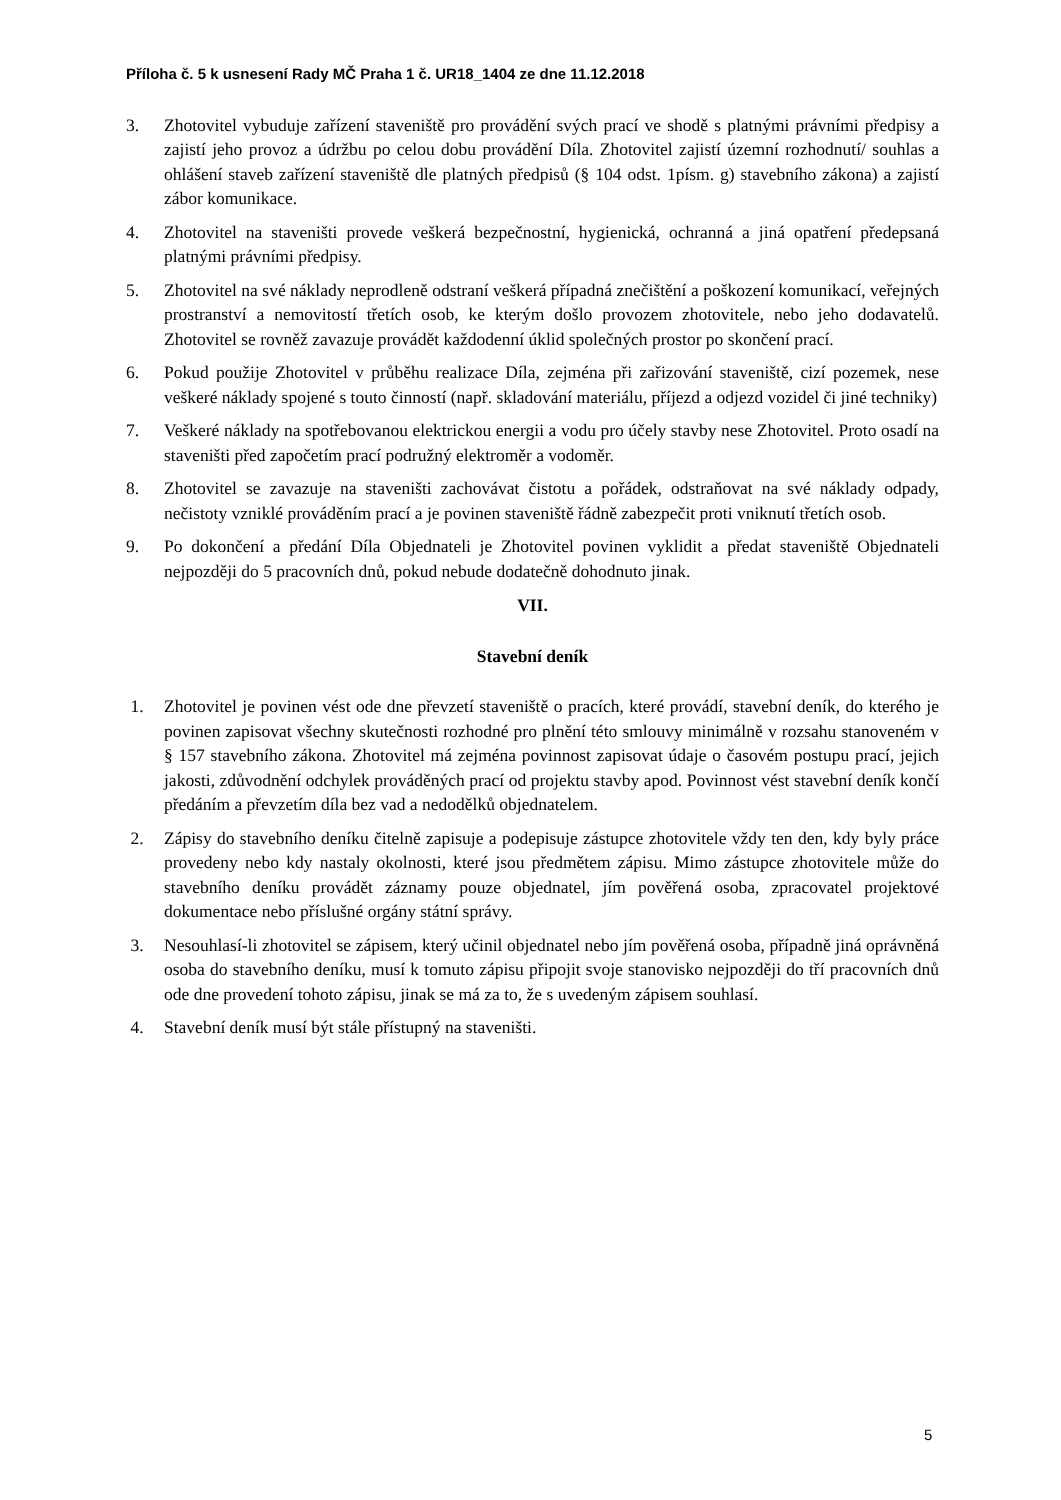Příloha č. 5 k usnesení Rady MČ Praha 1 č. UR18_1404 ze dne 11.12.2018
3. Zhotovitel vybuduje zařízení staveniště pro provádění svých prací ve shodě s platnými právními předpisy a zajistí jeho provoz a údržbu po celou dobu provádění Díla. Zhotovitel zajistí územní rozhodnutí/ souhlas a ohlášení staveb zařízení staveniště dle platných předpisů (§ 104 odst. 1písm. g) stavebního zákona) a zajistí zábor komunikace.
4. Zhotovitel na staveništi provede veškerá bezpečnostní, hygienická, ochranná a jiná opatření předepsaná platnými právními předpisy.
5. Zhotovitel na své náklady neprodleně odstraní veškerá případná znečištění a poškození komunikací, veřejných prostranství a nemovitostí třetích osob, ke kterým došlo provozem zhotovitele, nebo jeho dodavatelů. Zhotovitel se rovněž zavazuje provádět každodenní úklid společných prostor po skončení prací.
6. Pokud použije Zhotovitel v průběhu realizace Díla, zejména při zařizování staveniště, cizí pozemek, nese veškeré náklady spojené s touto činností (např. skladování materiálu, příjezd a odjezd vozidel či jiné techniky)
7. Veškeré náklady na spotřebovanou elektrickou energii a vodu pro účely stavby nese Zhotovitel. Proto osadí na staveništi před započetím prací podružný elektroměr a vodoměr.
8. Zhotovitel se zavazuje na staveništi zachovávat čistotu a pořádek, odstraňovat na své náklady odpady, nečistoty vzniklé prováděním prací a je povinen staveniště řádně zabezpečit proti vniknutí třetích osob.
9. Po dokončení a předání Díla Objednateli je Zhotovitel povinen vyklidit a předat staveniště Objednateli nejpozději do 5 pracovních dnů, pokud nebude dodatečně dohodnuto jinak.
VII.
Stavební deník
1. Zhotovitel je povinen vést ode dne převzetí staveniště o pracích, které provádí, stavební deník, do kterého je povinen zapisovat všechny skutečnosti rozhodné pro plnění této smlouvy minimálně v rozsahu stanoveném v § 157 stavebního zákona. Zhotovitel má zejména povinnost zapisovat údaje o časovém postupu prací, jejich jakosti, zdůvodnění odchylek prováděných prací od projektu stavby apod. Povinnost vést stavební deník končí předáním a převzetím díla bez vad a nedodělků objednatelem.
2. Zápisy do stavebního deníku čitelně zapisuje a podepisuje zástupce zhotovitele vždy ten den, kdy byly práce provedeny nebo kdy nastaly okolnosti, které jsou předmětem zápisu. Mimo zástupce zhotovitele může do stavebního deníku provádět záznamy pouze objednatel, jím pověřená osoba, zpracovatel projektové dokumentace nebo příslušné orgány státní správy.
3. Nesouhlasí-li zhotovitel se zápisem, který učinil objednatel nebo jím pověřená osoba, případně jiná oprávněná osoba do stavebního deníku, musí k tomuto zápisu připojit svoje stanovisko nejpozději do tří pracovních dnů ode dne provedení tohoto zápisu, jinak se má za to, že s uvedeným zápisem souhlasí.
4. Stavební deník musí být stále přístupný na staveništi.
5